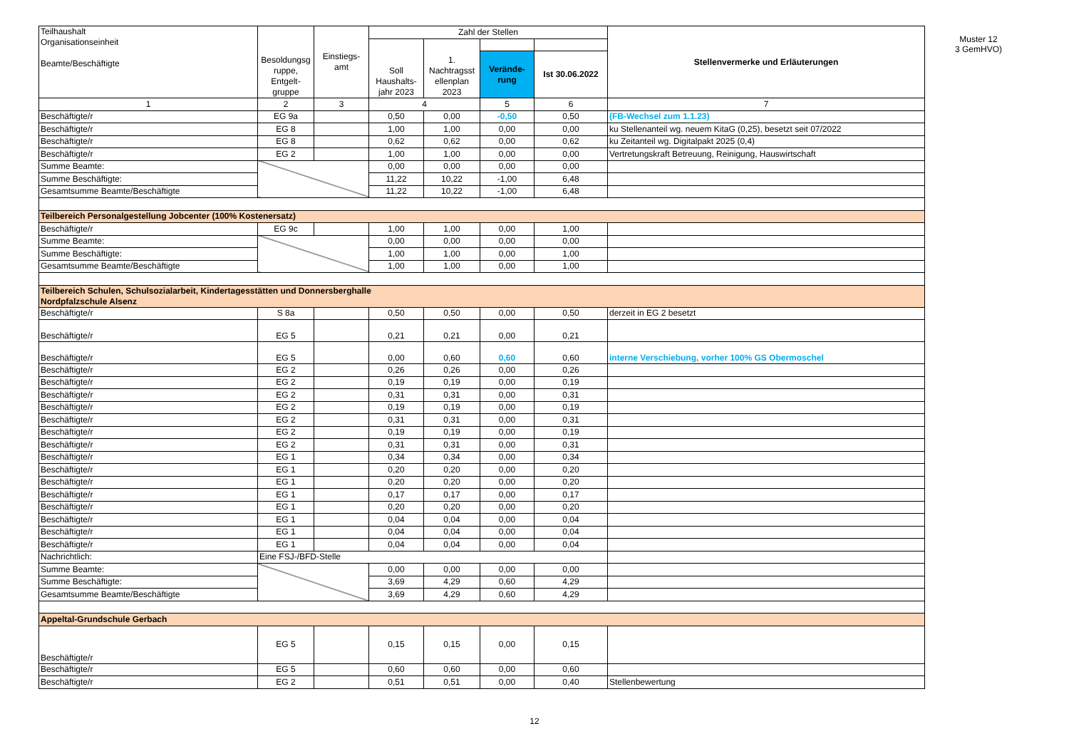| Teilhaushalt Organisationseinheit Beamte/Beschäftigte | Besoldungsg ruppe, Entgelt-gruppe | Einstiegs-amt | Zahl der Stellen | | | | Stellenvermerke und Erläuterungen |
| | | | Soll Haushalts-jahr 2023 | 1. Nachtragsst ellenplan 2023 | | | |
| | | | | | Verände-rung | Ist 30.06.2022 | |
| 1 | 2 | 3 | 4 | | 5 | 6 | 7 |
| Beschäftigte/r | EG 9a | | 0,50 | 0,00 | -0,50 | 0,50 | (FB-Wechsel zum 1.1.23) |
| Beschäftigte/r | EG 8 | | 1,00 | 1,00 | 0,00 | 0,00 | ku Stellenanteil wg. neuem KitaG (0,25), besetzt seit 07/2022 |
| Beschäftigte/r | EG 8 | | 0,62 | 0,62 | 0,00 | 0,62 | ku Zeitanteil wg. Digitalpakt 2025 (0,4) |
| Beschäftigte/r | EG 2 | | 1,00 | 1,00 | 0,00 | 0,00 | Vertretungskraft Betreuung, Reinigung, Hauswirtschaft |
| Summe Beamte: | | | 0,00 | 0,00 | 0,00 | 0,00 | |
| Summe Beschäftigte: | | | 11,22 | 10,22 | -1,00 | 6,48 | |
| Gesamtsumme Beamte/Beschäftigte | | | 11,22 | 10,22 | -1,00 | 6,48 | |
| Teilbereich Personalgestellung Jobcenter (100% Kostenersatz) | | | | | | | |
| Beschäftigte/r | EG 9c | | 1,00 | 1,00 | 0,00 | 1,00 | |
| Summe Beamte: | | | 0,00 | 0,00 | 0,00 | 0,00 | |
| Summe Beschäftigte: | | | 1,00 | 1,00 | 0,00 | 1,00 | |
| Gesamtsumme Beamte/Beschäftigte | | | 1,00 | 1,00 | 0,00 | 1,00 | |
| Teilbereich Schulen, Schulsozialarbeit, Kindertagesstätten und Donnersberghalle Nordpfalzschule Alsenz | | | | | | | |
| Beschäftigte/r | S 8a | | 0,50 | 0,50 | 0,00 | 0,50 | derzeit in EG 2 besetzt |
| Beschäftigte/r | EG 5 | | 0,21 | 0,21 | 0,00 | 0,21 | |
| Beschäftigte/r | EG 5 | | 0,00 | 0,60 | 0,60 | 0,60 | interne Verschiebung, vorher 100% GS Obermoschel |
| Beschäftigte/r | EG 2 | | 0,26 | 0,26 | 0,00 | 0,26 | |
| Beschäftigte/r | EG 2 | | 0,19 | 0,19 | 0,00 | 0,19 | |
| Beschäftigte/r | EG 2 | | 0,31 | 0,31 | 0,00 | 0,31 | |
| Beschäftigte/r | EG 2 | | 0,19 | 0,19 | 0,00 | 0,19 | |
| Beschäftigte/r | EG 2 | | 0,31 | 0,31 | 0,00 | 0,31 | |
| Beschäftigte/r | EG 2 | | 0,19 | 0,19 | 0,00 | 0,19 | |
| Beschäftigte/r | EG 2 | | 0,31 | 0,31 | 0,00 | 0,31 | |
| Beschäftigte/r | EG 1 | | 0,34 | 0,34 | 0,00 | 0,34 | |
| Beschäftigte/r | EG 1 | | 0,20 | 0,20 | 0,00 | 0,20 | |
| Beschäftigte/r | EG 1 | | 0,20 | 0,20 | 0,00 | 0,20 | |
| Beschäftigte/r | EG 1 | | 0,17 | 0,17 | 0,00 | 0,17 | |
| Beschäftigte/r | EG 1 | | 0,20 | 0,20 | 0,00 | 0,20 | |
| Beschäftigte/r | EG 1 | | 0,04 | 0,04 | 0,00 | 0,04 | |
| Beschäftigte/r | EG 1 | | 0,04 | 0,04 | 0,00 | 0,04 | |
| Beschäftigte/r | EG 1 | | 0,04 | 0,04 | 0,00 | 0,04 | |
| Nachrichtlich: | Eine FSJ-/BFD-Stelle | | | | | | |
| Summe Beamte: | | | 0,00 | 0,00 | 0,00 | 0,00 | |
| Summe Beschäftigte: | | | 3,69 | 4,29 | 0,60 | 4,29 | |
| Gesamtsumme Beamte/Beschäftigte | | | 3,69 | 4,29 | 0,60 | 4,29 | |
| Appeltal-Grundschule Gerbach | | | | | | | |
| Beschäftigte/r | EG 5 | | 0,15 | 0,15 | 0,00 | 0,15 | |
| Beschäftigte/r | EG 5 | | 0,60 | 0,60 | 0,00 | 0,60 | |
| Beschäftigte/r | EG 2 | | 0,51 | 0,51 | 0,00 | 0,40 | Stellenbewertung |
Muster 12
3 GemHVO)
12